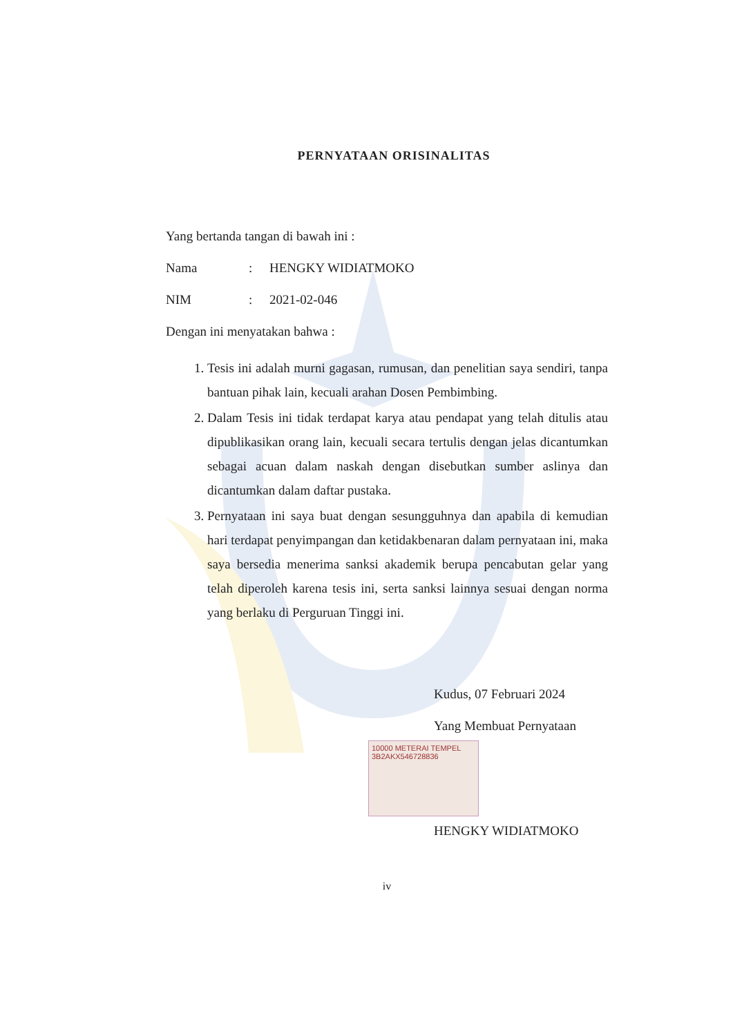PERNYATAAN ORISINALITAS
Yang bertanda tangan di bawah ini :
Nama: HENGKY WIDIATMOKO
NIM: 2021-02-046
Dengan ini menyatakan bahwa :
1. Tesis ini adalah murni gagasan, rumusan, dan penelitian saya sendiri, tanpa bantuan pihak lain, kecuali arahan Dosen Pembimbing.
2. Dalam Tesis ini tidak terdapat karya atau pendapat yang telah ditulis atau dipublikasikan orang lain, kecuali secara tertulis dengan jelas dicantumkan sebagai acuan dalam naskah dengan disebutkan sumber aslinya dan dicantumkan dalam daftar pustaka.
3. Pernyataan ini saya buat dengan sesungguhnya dan apabila di kemudian hari terdapat penyimpangan dan ketidakbenaran dalam pernyataan ini, maka saya bersedia menerima sanksi akademik berupa pencabutan gelar yang telah diperoleh karena tesis ini, serta sanksi lainnya sesuai dengan norma yang berlaku di Perguruan Tinggi ini.
Kudus, 07 Februari 2024
Yang Membuat Pernyataan
10000 METERAI TEMPEL
3B2AKX546728836
HENGKY WIDIATMOKO
iv